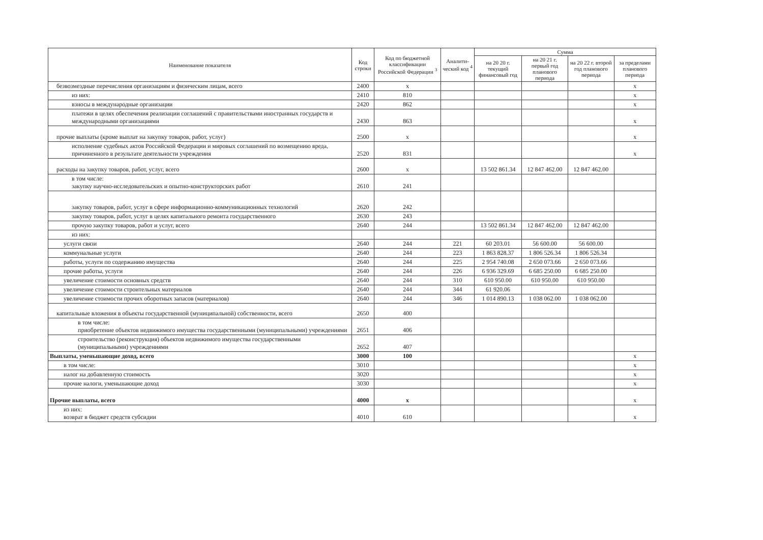| Наименование показателя | Код строки | Код по бюджетной классификации Российской Федерации <sup>3</sup> | Аналити-ческий код <sup>4</sup> | Сумма | | | |
| --- | --- | --- | --- | --- | --- | --- | --- |
| | | | | на 20 20 г. текущий финансовый год | на 20 21 г. первый год планового периода | на 20 22 г. второй год планового периода | за пределами планового периода |
| безвозмездные перечисления организациям и физическим лицам, всего | 2400 | x | | | | | x |
| из них: | 2410 | 810 | | | | | x |
| взносы в международные организации | 2420 | 862 | | | | | x |
| платежи в целях обеспечения реализации соглашений с правительствами иностранных государств и международными организациями | 2430 | 863 | | | | | x |
| прочие выплаты (кроме выплат на закупку товаров, работ, услуг) | 2500 | x | | | | | x |
| исполнение судебных актов Российской Федерации и мировых соглашений по возмещению вреда, причиненного в результате деятельности учреждения | 2520 | 831 | | | | | x |
| расходы на закупку товаров, работ, услуг, всего | 2600 | x | | 13 502 861.34 | 12 847 462.00 | 12 847 462.00 | |
| в том числе: закупку научно-исследовательских и опытно-конструкторских работ | 2610 | 241 | | | | | |
| закупку товаров, работ, услуг в сфере информационно-коммуникационных технологий | 2620 | 242 | | | | | |
| закупку товаров, работ, услуг в целях капитального ремонта государственного | 2630 | 243 | | | | | |
| прочую закупку товаров, работ и услуг, всего | 2640 | 244 | | 13 502 861.34 | 12 847 462.00 | 12 847 462.00 | |
| из них: | | | | | | | |
| услуги связи | 2640 | 244 | 221 | 60 203.01 | 56 600.00 | 56 600.00 | |
| коммунальные услуги | 2640 | 244 | 223 | 1 863 828.37 | 1 806 526.34 | 1 806 526.34 | |
| работы, услуги по содержанию имущества | 2640 | 244 | 225 | 2 954 740.08 | 2 650 073.66 | 2 650 073.66 | |
| прочие работы, услуги | 2640 | 244 | 226 | 6 936 329.69 | 6 685 250.00 | 6 685 250.00 | |
| увеличение стоимости основных средств | 2640 | 244 | 310 | 610 950.00 | 610 950.00 | 610 950.00 | |
| увеличение стоимости строительных материалов | 2640 | 244 | 344 | 61 920.06 | | | |
| увеличение стоимости прочих оборотных запасов (материалов) | 2640 | 244 | 346 | 1 014 890.13 | 1 038 062.00 | 1 038 062.00 | |
| капитальные вложения в объекты государственной (муниципальной) собственности, всего | 2650 | 400 | | | | | |
| в том числе: приобретение объектов недвижимого имущества государственными (муниципальными) учреждениями | 2651 | 406 | | | | | |
| строительство (реконструкция) объектов недвижимого имущества государственными (муниципальными) учреждениями | 2652 | 407 | | | | | |
| Выплаты, уменьшающие доход, всего | 3000 | 100 | | | | | x |
| в том числе: | 3010 | | | | | | x |
| налог на добавленную стоимость | 3020 | | | | | | x |
| прочие налоги, уменьшающие доход | 3030 | | | | | | x |
| Прочие выплаты, всего | 4000 | x | | | | | x |
| из них: возврат в бюджет средств субсидии | 4010 | 610 | | | | | x |